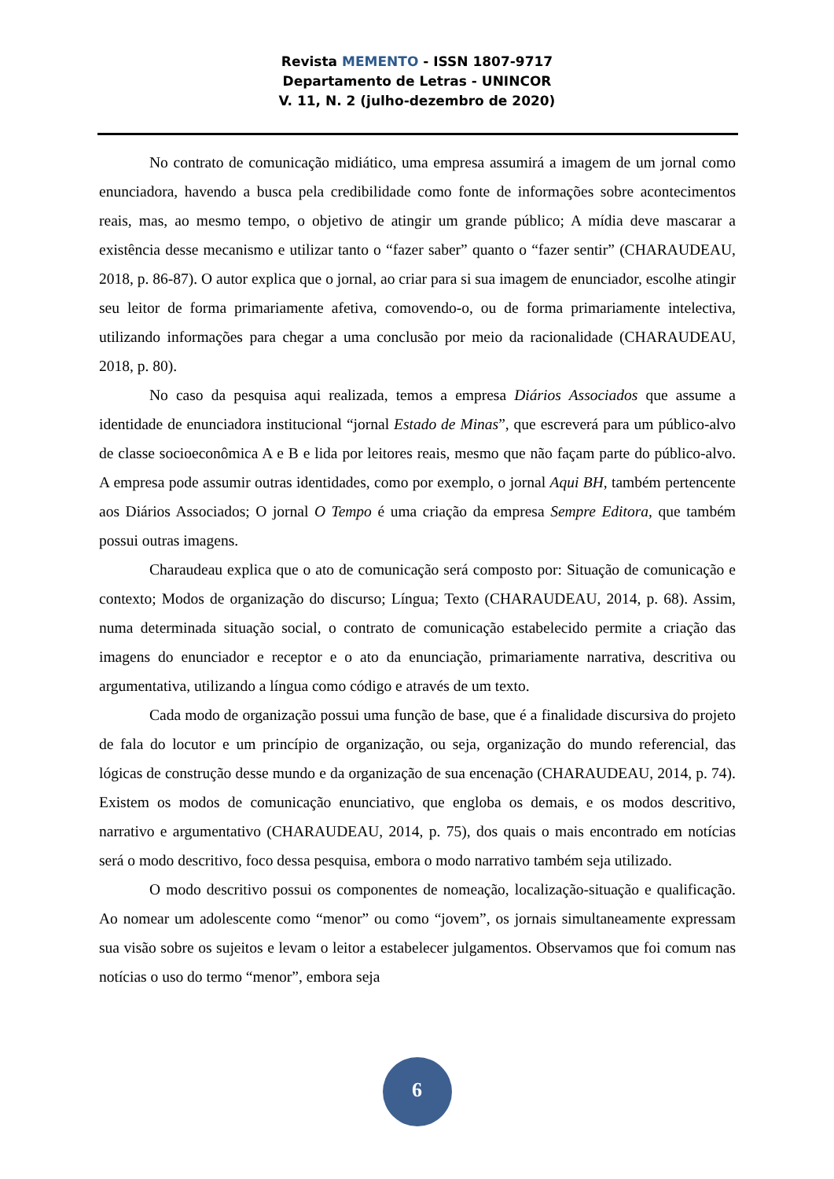Revista MEMENTO - ISSN 1807-9717
Departamento de Letras - UNINCOR
V. 11, N. 2 (julho-dezembro de 2020)
No contrato de comunicação midiático, uma empresa assumirá a imagem de um jornal como enunciadora, havendo a busca pela credibilidade como fonte de informações sobre acontecimentos reais, mas, ao mesmo tempo, o objetivo de atingir um grande público; A mídia deve mascarar a existência desse mecanismo e utilizar tanto o “fazer saber” quanto o “fazer sentir” (CHARAUDEAU, 2018, p. 86-87). O autor explica que o jornal, ao criar para si sua imagem de enunciador, escolhe atingir seu leitor de forma primariamente afetiva, comovendo-o, ou de forma primariamente intelectiva, utilizando informações para chegar a uma conclusão por meio da racionalidade (CHARAUDEAU, 2018, p. 80).
No caso da pesquisa aqui realizada, temos a empresa Diários Associados que assume a identidade de enunciadora institucional “jornal Estado de Minas”, que escreverá para um público-alvo de classe socioeconômica A e B e lida por leitores reais, mesmo que não façam parte do público-alvo. A empresa pode assumir outras identidades, como por exemplo, o jornal Aqui BH, também pertencente aos Diários Associados; O jornal O Tempo é uma criação da empresa Sempre Editora, que também possui outras imagens.
Charaudeau explica que o ato de comunicação será composto por: Situação de comunicação e contexto; Modos de organização do discurso; Língua; Texto (CHARAUDEAU, 2014, p. 68). Assim, numa determinada situação social, o contrato de comunicação estabelecido permite a criação das imagens do enunciador e receptor e o ato da enunciação, primariamente narrativa, descritiva ou argumentativa, utilizando a língua como código e através de um texto.
Cada modo de organização possui uma função de base, que é a finalidade discursiva do projeto de fala do locutor e um princípio de organização, ou seja, organização do mundo referencial, das lógicas de construção desse mundo e da organização de sua encenação (CHARAUDEAU, 2014, p. 74). Existem os modos de comunicação enunciativo, que engloba os demais, e os modos descritivo, narrativo e argumentativo (CHARAUDEAU, 2014, p. 75), dos quais o mais encontrado em notícias será o modo descritivo, foco dessa pesquisa, embora o modo narrativo também seja utilizado.
O modo descritivo possui os componentes de nomeação, localização-situação e qualificação. Ao nomear um adolescente como “menor” ou como “jovem”, os jornais simultaneamente expressam sua visão sobre os sujeitos e levam o leitor a estabelecer julgamentos. Observamos que foi comum nas notícias o uso do termo “menor”, embora seja
6